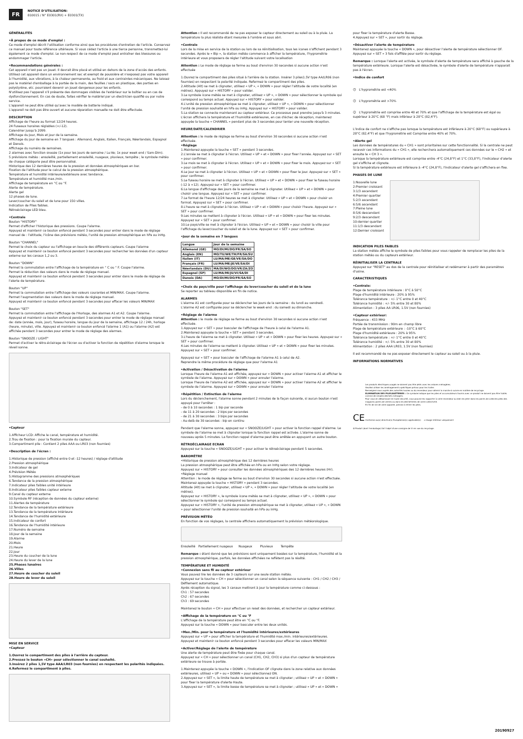FR
NOTICE D'UTILISATION:
810015 / N° E0301(RX) + E0301(TX)
GÉNÉRALITÉS
•À propos de ce mode d'emploi :
Ce mode d'emploi décrit l'utilisation conforme ainsi que les procédures d'entretien de l'article. Conservez ce manuel pour toute référence ultérieure. Si vous cédez l'article à une tierce personne, transmettez-lui également ce mode d'emploi. Le non-respect de ce mode d'emploi peut entraîner des blessures ou endommager l'article.
•Recommandations générales :
Cet appareil n'est pas un jouet. Il devrait être placé et utilisé en dehors de la zone d'accès des enfants. Utilisez cet appareil dans un environnement sec et exempt de poussière et n'exposez pas votre appareil à l'humidité, aux vibrations, à la chaleur permanente, au froid et aux contraintes mécaniques. Ne laissez pas le matériel d'emballage à la portée de la main, des feuilles / sacs en plastique, des parties en polystyrène, etc. pourraient devenir un jouet dangereux pour les enfants.
N'utilisez pas l'appareil s'il présente des dommages visibles de l'extérieur sur le boîtier ou en cas de dysfonctionnement. En cas de doute, faites vérifier le matériel par un électricien qualifié ou par notre service.
L'appareil ne peut être utilisé qu'avec le modèle de batterie indiqué.
L'appareil ne doit pas être ouvert et aucune réparation manuelle ne doit être effectuée.
DESCRIPTION
Affichage de l'heure au format 12/24 heures.
24 Fuseaux horaires réglables (+/-12).
Calendrier jusqu'à 2099.
Affichage du Jour, Mois et jour de la semaine.
Affichage du jour de semaine en 7 langues : Allemand, Anglais, Italien, Français, Néerlandais, Espagnol et Danois.
Affichage du numéro de semaines.
2 alarmes avec fonction snooze (1x pour les jours de semaine / Lu-Ve; 1x pour week end / Sam-Dim).
5 prévisions météo : ensoleillé, partiellement ensoleillé, nuageux, pluvieux, tempête ; le symbole météo de chaque catégorie peut être personnalisé.
Historique des 12 dernières heures de la pression et données atmosphériques en bar.
Fixation de l'altitude pour le calcul de la pression atmosphérique.
Température et humidité intérieure/extérieure avec tendance.
Température et humidité max./min.
Affichage de température en °C ou °F.
Alerte de température.
Alerte gel
12 phases de lune.
Lever/coucher du soleil et de lune pour 150 villes.
Indication de Piles faibles.
Rétroéclairage LED bleu.
•Centrale
Bouton "HISTORY"
Permet d'afficher l'historique des pressions. Coupe l'alarme.
Appuyez et maintenir ce bouton enfoncé pendant 3 secondes pour entrer dans le mode de réglage manuel de : l'altitude, l'icône des prévisions météo, l'unité de pression atmosphérique en hPa ou inHg.
Bouton "CHANNEL"
Permet le choix du capteur ou l'affichage en boucle des différents capteurs. Coupe l'alarme
Appuyez et maintenir ce bouton enfoncé pendant 3 secondes pour rechercher les données d'un capteur externe sur les canaux 1,2 ou 3.
Bouton "DOWN"
Permet la commutation entre l'affichage de la température en ° C ou ° F. Coupe l'alarme.
Permet la réduction des valeurs dans le mode de réglage manuel.
Appuyez et maintenir ce bouton enfoncé pendant 3 secondes pour entrer dans le mode de réglage de l'alerte de température.
Bouton "UP"
Permet la commutation entre l'affichage des valeurs courantes et MIN/MAX. Coupe l'alarme.
Permet l'augmentation des valeurs dans le mode de réglage manuel.
Appuyez et maintenir ce bouton enfoncé pendant 3 secondes pour effacer les valeurs MIN/MAX
Bouton "SET"
Permet la commutation entre l'affichage de l'Horloge, des alarmes A1 et A2. Coupe l'alarme.
Appuyez et maintenir ce bouton enfoncé pendant 3 secondes pour entrer le mode de réglage manuel de: date (année, mois, jour), fuseau horaire, langue du jour de la semaine, affichage 12 / 24h, horloge (heure, minute), ville. Appuyez et maintenir ce bouton enfoncé l'alarme 1 (A1) ou l'alarme (A2) est affichée pendant 3 secondes pour entrer le mode de réglage des alarmes.
Bouton "SNOOZE / LIGHT"
Permet d'activer le rétro-éclairage de l'écran ou d'activer la fonction de répétition d'alarme lorsque le réveil sonne.
•Capteur
1.Afficheur LCD: Affiche le canal, température et humidité.
2.Trou de fixation : pour la fixation murale du capteur.
3.Compartiment pile : Contient 2 piles AAA ou LR03 (non fournies)
•Description de l'écran :
1.Historique de pression (affiché entre 0 et -12 heures) / réglage d'altitude
2.Pression atmosphérique
3.Indicateur de gel
4.Prévision Météo
5.Histogramme des pressions atmosphériques
6.Tendance de la pression atmosphérique
7.Indicateur piles faibles unité intérieure
8.Indicateur piles faibles capteur externe
9.Canal du capteur externe
10.Symbole RF (réception de données du capteur externe)
11.Alertes de température
12.Tendance de la température extérieure
13.Tendance de la température intérieure
14.Tendance de l'humidité extérieure
15.Indicateur de confort
16.Tendance de l'humidité intérieure
17.Numéro de semaine
18.Jour de la semaine
19.Alarme
20.Mois
21.Heure
22.Jour
23.Heure du coucher de la lune
24.Heure du lever de la lune
25.Phases lunaires
26.Villes
27.Heure de coucher du soleil
28.Heure de lever du soleil
MISE EN SERVICE
•Capteur
1.Ouvrez le compartiment des piles à l'arrière du capteur.
2.Pressez le bouton «CH» pour sélectionner le canal souhaité.
3.Insérez 2 piles 1,5V type AAA/LR03 (non fournies) en respectant les polarités indiquées.
4.Refermez le compartiment à piles.
Attention : Il est recommandé de ne pas exposer le capteur directement au soleil ou à la pluie. La température la plus réaliste étant mesurée à l'ombre et sous abri.
•Centrale
Lors de la mise en service de la station ou lors de sa réinitialisation, tous les icones s'affichent pendant 3 secondes. Après le « Bip », la station météo commence à afficher la température, l'hygrométrie intérieure et vous proposera de régler l'altitude suivant votre localisation
Attention : Le mode de réglage se ferme au bout d'environ 30 secondes si aucune action n'est effectuée
1.Ouvrez le compartiment des piles situé à l'arrière de la station. Insérer 3 piles1.5V type AA/LR06 (non fournies) en respectant la polarité indiquée. Refermez le compartiment des piles.
2.Altitude (Alt) se met à clignoter, utilisez « UP », « DOWN » pour régler l'altitude de votre localité (en mètres). Appuyez sur « HISTORY » pour valider.
3.Le symbole icone météo se met à clignoter, utilisez « UP », « DOWN » pour sélectionner le symbole qui correspond au temps actuel. Appuyez sur « HISTORY » pour valider.
4.L'unité de pression atmosphérique se met à clignoter, utilisez « UP », « DOWN » pour sélectionner l'unité de pression souhaité en hPa ou inHg. Appuyez sur « HISTORY » pour valider.
5.La station se connecte maintenant au capteur extérieur. Ce processus peut prendre jusqu'à 3 minutes. L'écran affichera la température et l'humidité extérieures, en cas d'échec de réception, maintenez appuyée la touche « CHANNEL » pendant plus de 3 secondes pour tenter une nouvelle réception.
HEURE/DATE/CALENDRIER
Attention : le mode de réglage se ferme au bout d'environ 30 secondes si aucune action n'est effectuée.
•Réglage
1.Maintenez appuyée la touche « SET » pendant 3 secondes.
2.L'année se met à clignoter à l'écran. Utilisez « UP » et « DOWN » pour fixer l'année. Appuyez sur « SET » pour confirmer.
3.Le mois se met à clignoter à l'écran. Utilisez « UP » et « DOWN » pour fixer le mois. Appuyez sur « SET » pour confirmer.
4.Le jour se met à clignoter à l'écran. Utilisez « UP » et « DOWN » pour fixer le jour. Appuyez sur « SET » pour confirmer.
5.Le fuseau horaire se met à clignoter à l'écran. Utilisez « UP » et « DOWN » pour fixer le fuseau horaire (-12 à +12). Appuyez sur « SET » pour confirmer.
6.La langue d'affichage des jours de la semaine se met à clignoter. Utilisez « UP » et « DOWN » pour choisir une langue. Appuyez sur « SET » pour confirmer.
7.Le format de l'heure 12/24 heures se met à clignoter. Utilisez « UP » et « DOWN » pour choisir un format. Appuyez sur « SET » pour confirmer.
8.L'heure se met à clignoter à l'écran. Utilisez « UP » et « DOWN » pour choisir l'heure. Appuyez sur « SET » pour confirmer.
9.Les minutes se mettent à clignoter à l'écran. Utilisez « UP » et « DOWN » pour fixer les minutes. Appuyez sur « SET » pour confirmer.
10.Le pays/ville se met à clignoter à l'écran. Utilisez « UP » et « DOWN » pour choisir la ville pour l'affichage du lever/coucher du soleil et de la lune. Appuyez sur « SET » pour confirmer.
•Jour de la semaine en 7 langues
| Langue | Jour de la semaine |
| --- | --- |
| Allemand (GE) | MO/DI/MI/DO/FR/SA/SO |
| Anglais (EN) | MO/TU/WE/TH/FR/SA/SU |
| Italien (IT) | LU/MA/ME/GE/VE/SA/DO |
| Français (FR) | LU/MA/ME/JE/VE/SA/DI |
| Néerlandais (DU) | MA/DI/WO/DO/VR/ZA/ZO |
| Espagnol (SP) | LU/MA/MI/JU/VI/SA/DI |
| Danois (DA) | MO/DI/MI/DO/FR/SA/SO |
•Choix du pays/ville pour l'affichage du lever/coucher du soleil et de la lune
Se reporter au tableau disponible en fin de notice.
ALARMES
L'alarme A1 est configurée pour se déclencher les jours de la semaine : du lundi au vendredi.
L'alarme A2 est configurée pour se déclencher le week-end : du samedi au dimanche.
•Réglage de l'alarme
Attention : le mode de réglage se ferme au bout d'environ 30 secondes si aucune action n'est effectuée.
1.Appuyez sur « SET » pour basculer de l'affichage de l'heure à celui de l'alarme A1.
2.Maintenez appuyée la touche « SET » pendant 3 secondes.
3.L'heure de l'alarme se met à clignoter. Utilisez « UP » et « DOWN » pour fixer les heures. Appuyez sur « SET » pour confirmer.
4.Les minutes de l'alarme se mettent à clignoter. Utilisez « UP » et « DOWN » pour fixer les minutes. Appuyez sur « SET » pour confirmer.
Appuyez sur « SET » pour basculer de l'affichage de l'alarme A1 à celui de A2.
Reprendre la même procédure de réglage que pour l'alarme A1
•Activation / Désactivation de l'alarme
Lorsque l'heure de l'alarme A1 est affichée, appuyez sur « DOWN » pour activer l'alarme A1 et afficher le symbole de l'alarme. Appuyez sur « DOWN » pour annuler l'alarme.
Lorsque l'heure de l'alarme A2 est affichée, appuyez sur « DOWN » pour activer l'alarme A2 et afficher le symbole de l'alarme. Appuyez sur « DOWN » pour annuler l'alarme
•Répétition / Extinction de l'alarme
Lors du déclenchement, l'alarme sonne pendant 2 minutes de la façon suivante, si aucun bouton n'est appuyé pour l'arrêter :
- de 0 à 10 secondes : 1 bip par seconde
- de 11 à 20 secondes : 2 bips par secondes
- de 21 à 30 secondes : 3 bips par secondes
- Au-delà de 30 secondes : bip en continu
Pendant que l'alarme sonne, appuyez sur « SNOOZE/LIGHT » pour activer la fonction rappel d'alarme. Le symbole de l'alarme se met à clignoter lorsque la fonction rappel est activée. L'alarme sonne de nouveau après 5 minutes. La fonction rappel d'alarme peut être arrêtée en appuyant un autre bouton.
RÉTROÉCLAIRAGE ECRAN
Appuyez sur la touche « SNOOZE/LIGHT » pour activer le rétroéclairage pendant 5 secondes.
BAROMÈTRE
•Historique de pression atmosphérique des 12 dernières heures
La pression atmosphérique peut être affichée en hPa ou en InHg selon votre réglage.
Appuyez sur « HISTORY » pour consulter les données atmosphériques des 12 dernières heures (Hr).
•Réglage manuel
Attention : le mode de réglage se ferme au bout d'environ 30 secondes si aucune action n'est effectuée.
Maintenez appuyée la touche « HISTORY » pendant 3 secondes.
Altitude (Alt) se met à clignoter, utilisez « UP », « DOWN » pour régler l'altitude de votre localité (en mètres).
Appuyez sur « HISTORY », le symbole icone météo se met à clignoter, utilisez « UP », « DOWN » pour sélectionner le symbole qui correspond au temps actuel.
Appuyez sur « HISTORY », l'unité de pression atmosphérique se met à clignoter, utilisez « UP », « DOWN » pour sélectionner l'unité de pression souhaité en hPa ou inHg.
PRÉVISION MÉTÉO
En fonction de vos réglages, la centrale affichera automatiquement la prévision météorologique.
Ensoleillé Partiellement nuageux Nuageux Pluvieux Tempête
Remarque : étant donné que les prévisions sont uniquement basées sur la température, l'humidité et la pression atmosphérique, parfois, les données affichées ne reflètent pas la réalité.
TEMPÉRATURE ET HUMIDITÉ
•Connexion sans fil au capteur extérieur
Vous pouvez lire les données de 3 capteurs sur une seule station météo.
Appuyez sur la touche « CH » pour sélectionner un canal selon la séquence suivante : CH1 / CH2 / CH3 / Défilement automatique.
Après réception du signal, les 3 canaux mettront à jour la température comme ci-dessous :
Ch1 : 57 secondes
Ch2 : 67 secondes
Ch3 : 69 secondes
Maintenez le bouton « CH » pour effectuer un reset des données, et rechercher un capteur extérieur.
•Affichage de la température en °C ou °F
L'affichage de la température peut être en °C ou °F.
Appuyez sur la touche « DOWN » pour basculer entre les deux unités.
•Max./Min. pour la température et l'humidité intérieures/extérieures
Appuyez sur « UP » pour afficher la température et l'humidité max./min. intérieures/extérieures.
Appuyez et maintenir ce bouton enfoncé pendant 3 secondes pour effacer les valeurs MIN/MAX
•Activer/Réglage de l'alerte de température
Une alerte de température peut être fixée pour chaque canal.
Appuyez sur « CH » pour sélectionner un canal (CH1, CH2, CH3) si plus d'un capteur de température extérieure se trouve à portée.
1.Maintenez appuyée la touche « DOWN », l'indication OF clignote dans la zone relative aux données extérieures, utilisez « UP » ou « DOWN » pour sélectionnez ON.
2.Appuyez sur « SET », la limite haute de température se met à clignoter ; utilisez « UP » et « DOWN » pour fixer la température d'alerte Haute.
3.Appuyez sur « SET », la limite basse de température se met à clignoter ; utilisez « UP » et « DOWN »
pour fixer la température d'alerte Basse.
4.Appuyez sur « SET », pour sortir du réglage.
•Désactiver l'alerte de température
Maintenez appuyée la touche « DOWN », pour désactiver l'alerte de température sélectionner OF. Appuyez sur « SET » 3 fois d'affilée pour sortir du réglage.
Remarque : Lorsque l'alerte est activée, le symbole d'alerte de température sera affiché à gauche de la température extérieure. Lorsque l'alerte est désactivée, le symbole d'alerte de température n'apparait pas à l'écran.
•Indice de confort
☹ L'hygrométrie est <40%
☹ L'hygrométrie est >70%
☺ L'hygrométrie est comprise entre 40 et 70% et que l'affichage de la température est égal ou supérieur à 20°C (68 °F) mais inférieur à 28°C (82,4°F).
L'indice de confort ne s'affiche pas lorsque la température est inférieure à 20°C (68°F) ou supérieure à 28°C (82,4°F) et que l'hygrométrie est Comprise entre 40% et 70%.
•Alerte gel
Les données de températures du « CH1 » sont prioritaires sur cette fonctionnalité. Si la centrale ne peut recevoir ces informations du « CH1 », elle recherchera automatiquement ces données sur le « CH2 » et ensuite le « CH 3 ».
Lorsque la température extérieure est comprise entre -4°C (24,8°F) et 1°C (33,8°F), l'indicateur d'alerte gel s'affiche et clignote.
Si la température extérieure est inférieure à -4°C (24,8°F), l'indicateur d'alerte gel s'affichera en fixe.
PHASES DE LUNE
1:Nouvelle lune
2:Premier croissant
3:1/3 ascendant
4:Premier quartier
5:2/3 ascendant
6:5/6 ascendant
7:Pleine lune
8:5/6 descendant
9:2/3 descendant
10:dernier quartier
11:1/3 descendant
12:Dernier croissant
INDICATION PILES FAIBLES
La station météo affiche le symbole de piles faibles pour vous rappeler de remplacer les piles de la station météo ou du capteurs extérieur.
RÉINITIALISER LA CENTRALE
Appuyez sur "RESET" au dos de la centrale pour réinitialiser et redémarrer à partir des paramètres d'usine.
CARACTERISTIQUES
•Centrale:
Plage de température intérieure : 0°C à 50°C
Plage d'humidité intérieure : 20% à 95%
Tolérance température : +/- 1°C entre 0 et 40°C
Tolérance humidité : +/- 5% entre 30 et 80%
Alimentation : 3 piles AA LR06, 1.5V (non fournies)
•Capteur extérieur:
Fréquence : 433 MHz
Portée de transmission : 90m en champ libre
Plage de température extérieure : -10°C à 60°C
Plage d'humidité extérieure : 20% à 95%
Tolérance température : +/- 1°C entre 0 et 40°C
Tolérance humidité : +/- 5% entre 30 et 80%
Alimentation : 2 piles AAA LR03, 1.5V (non fournies)
Il est recommandé de ne pas exposer directement le capteur au soleil ou à la pluie.
INFORMATIONS NORMATIVES
Les produits électriques usagés ne doivent pas être jetés avec les ordures ménagères.
Veuillez utiliser les aménagements spécifiques prévus pour les traiter.
Renseignez-vous auprès des autorités locales ou du revendeur pour obtenir la marche à suivre en matière de recyclage.
ELIMINATION DES PILES/BATTERIES : Ce symbole indique que les piles et accumulateurs fournis avec ce produit ne doivent pas être traités comme de simples déchets ménagers.
Pour vous en débarrasser en toute sécurité, vous pouvez les rapporter à votre revendeur ou bien les jeter dans les points de collectes piles des magasins points de ventes ou dans les déchetteries de votre collectivité.
En fin de vie de votre appareil, pensez à retirer les piles.
CE Conforme au(x) directive(s) Européenne(s) applicable(s) ⌂ Usage intérieur uniquement
♻ Produit (dont l'emballage) fait l'objet d'une consigne de tri en vue du recyclage.
20190927